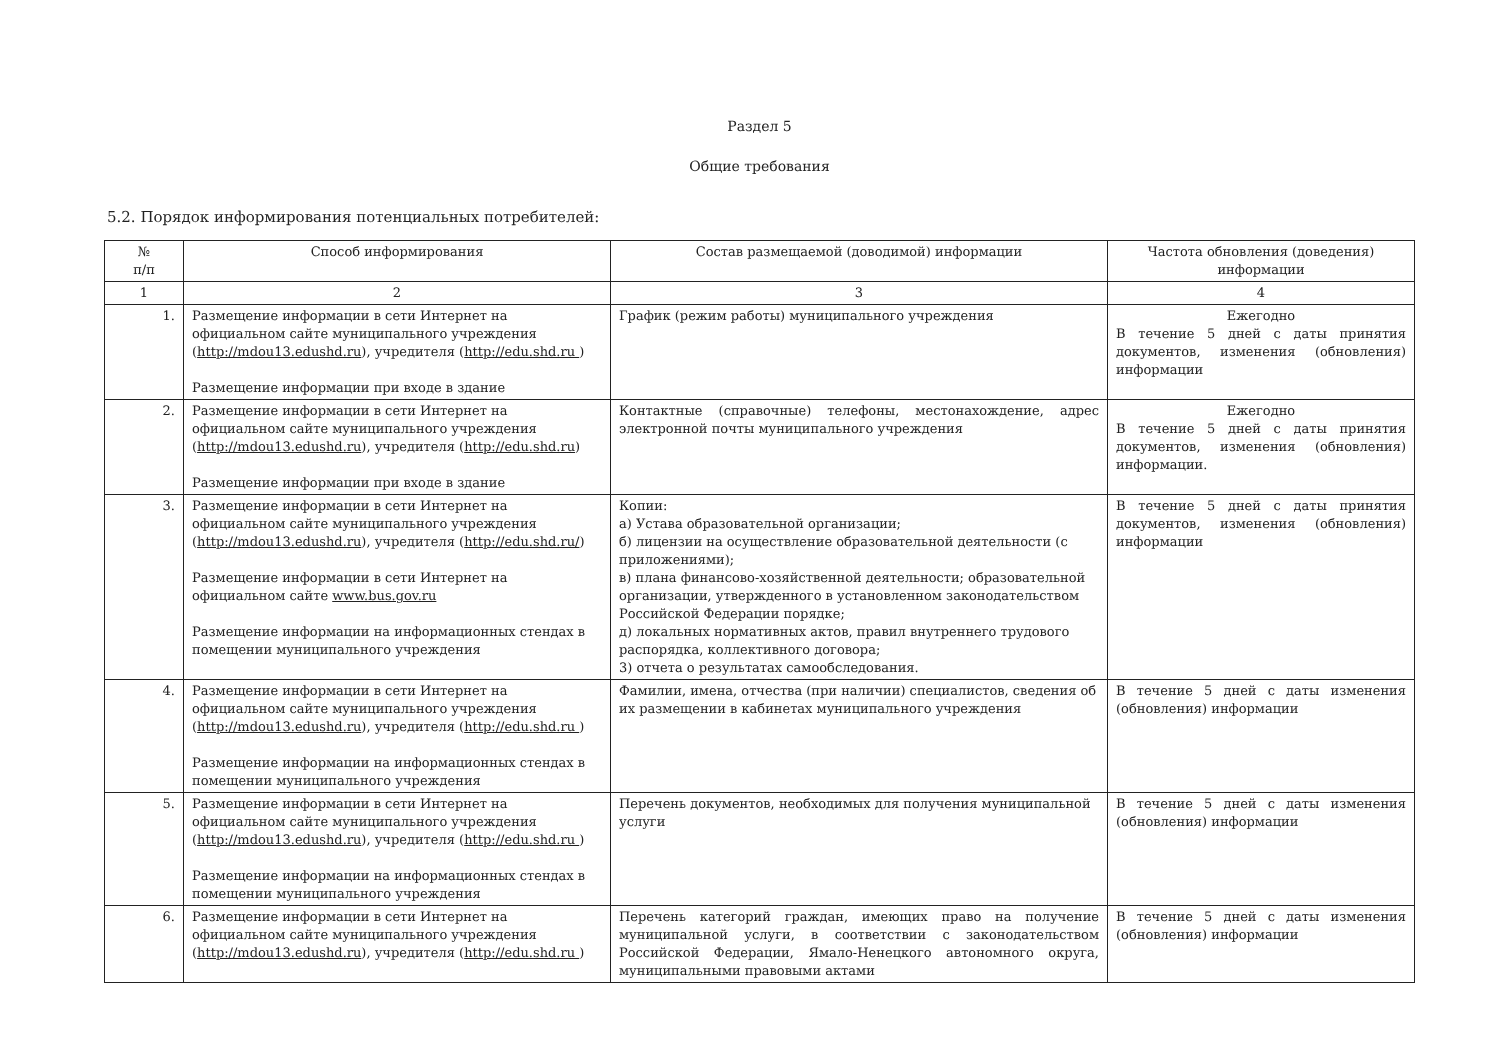Раздел 5
Общие требования
5.2. Порядок информирования потенциальных потребителей:
| № п/п | Способ информирования | Состав размещаемой (доводимой) информации | Частота обновления (доведения) информации |
| --- | --- | --- | --- |
| 1 | 2 | 3 | 4 |
| 1. | Размещение информации в сети Интернет на официальном сайте муниципального учреждения ( http://mdou13.edushd.ru ), учредителя ( http://edu.shd.ru ) Размещение информации при входе в здание | График (режим работы) муниципального учреждения | Ежегодно В течение 5 дней с даты принятия документов, изменения (обновления) информации |
| 2. | Размещение информации в сети Интернет на официальном сайте муниципального учреждения ( http://mdou13.edushd.ru ), учредителя ( http://edu.shd.ru ) Размещение информации при входе в здание | Контактные (справочные) телефоны, местонахождение, адрес электронной почты муниципального учреждения | Ежегодно В течение 5 дней с даты принятия документов, изменения (обновления) информации. |
| 3. | Размещение информации в сети Интернет на официальном сайте муниципального учреждения ( http://mdou13.edushd.ru ), учредителя ( http://edu.shd.ru/ ) Размещение информации в сети Интернет на официальном сайте www.bus.gov.ru Размещение информации на информационных стендах в помещении муниципального учреждения | Копии: а) Устава образовательной организации; б) лицензии на осуществление образовательной деятельности (с приложениями); в) плана финансово-хозяйственной деятельности; образовательной организации, утвержденного в установленном законодательством Российской Федерации порядке; д) локальных нормативных актов, правил внутреннего трудового распорядка, коллективного договора; 3) отчета о результатах самообследования. | В течение 5 дней с даты принятия документов, изменения (обновления) информации |
| 4. | Размещение информации в сети Интернет на официальном сайте муниципального учреждения ( http://mdou13.edushd.ru ), учредителя ( http://edu.shd.ru ) Размещение информации на информационных стендах в помещении муниципального учреждения | Фамилии, имена, отчества (при наличии) специалистов, сведения об их размещении в кабинетах муниципального учреждения | В течение 5 дней с даты изменения (обновления) информации |
| 5. | Размещение информации в сети Интернет на официальном сайте муниципального учреждения ( http://mdou13.edushd.ru ), учредителя ( http://edu.shd.ru ) Размещение информации на информационных стендах в помещении муниципального учреждения | Перечень документов, необходимых для получения муниципальной услуги | В течение 5 дней с даты изменения (обновления) информации |
| 6. | Размещение информации в сети Интернет на официальном сайте муниципального учреждения ( http://mdou13.edushd.ru ), учредителя ( http://edu.shd.ru ) | Перечень категорий граждан, имеющих право на получение муниципальной услуги, в соответствии с законодательством Российской Федерации, Ямало-Ненецкого автономного округа, муниципальными правовыми актами | В течение 5 дней с даты изменения (обновления) информации |